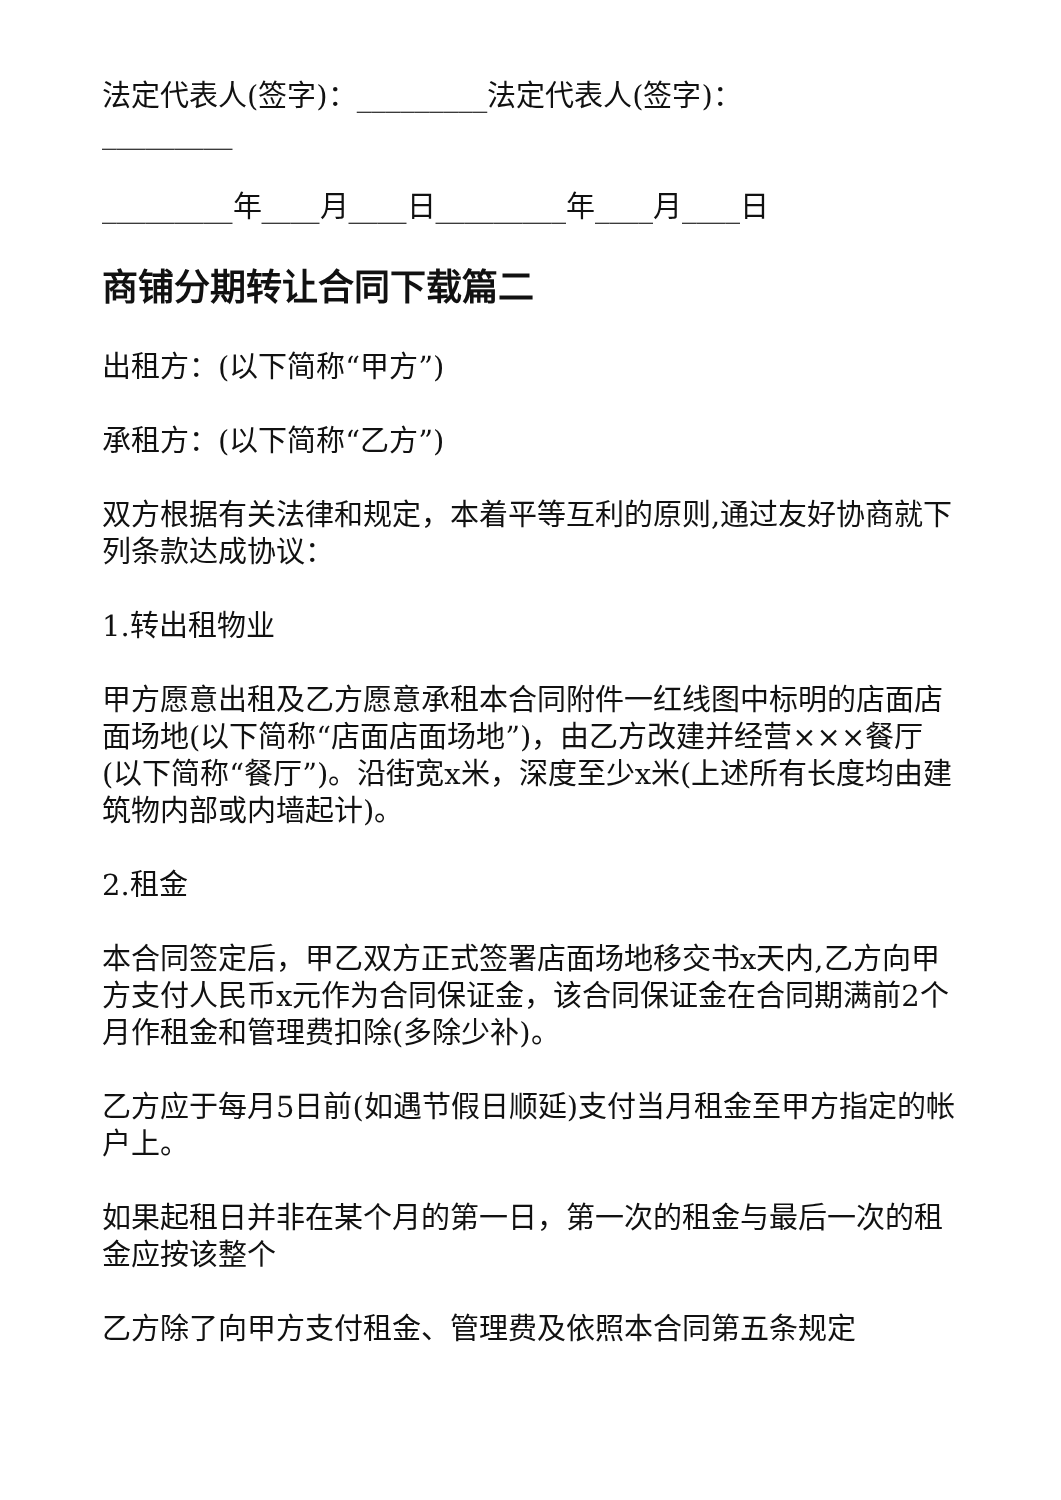法定代表人(签字)：_________法定代表人(签字)：_________
_________年____月____日_________年____月____日
商铺分期转让合同下载篇二
出租方：(以下简称“甲方”)
承租方：(以下简称“乙方”)
双方根据有关法律和规定，本着平等互利的原则,通过友好协商就下列条款达成协议：
1.转出租物业
甲方愿意出租及乙方愿意承租本合同附件一红线图中标明的店面店面场地(以下简称“店面店面场地”)，由乙方改建并经营×××餐厅(以下简称“餐厅”)。沿街宽x米，深度至少x米(上述所有长度均由建筑物内部或内墙起计)。
2.租金
本合同签定后，甲乙双方正式签署店面场地移交书x天内,乙方向甲方支付人民币x元作为合同保证金，该合同保证金在合同期满前2个月作租金和管理费扣除(多除少补)。
乙方应于每月5日前(如遇节假日顺延)支付当月租金至甲方指定的帐户上。
如果起租日并非在某个月的第一日，第一次的租金与最后一次的租金应按该整个
乙方除了向甲方支付租金、管理费及依照本合同第五条规定